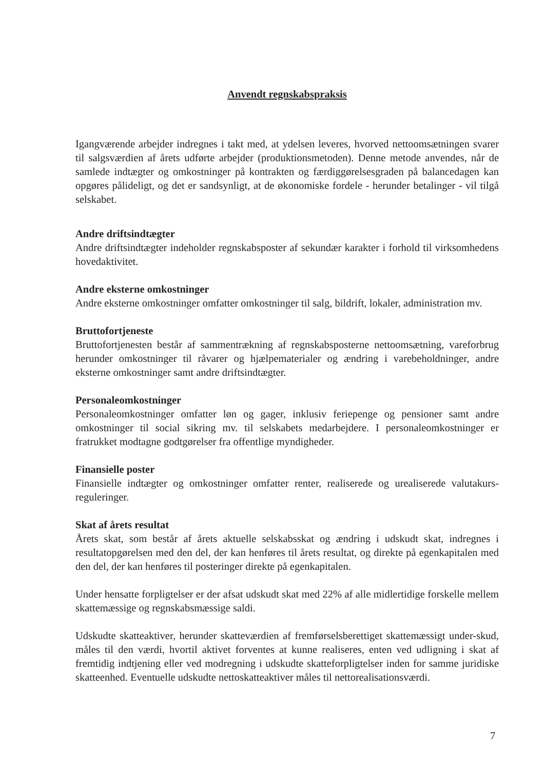Anvendt regnskabspraksis
Igangværende arbejder indregnes i takt med, at ydelsen leveres, hvorved nettoomsætningen svarer til salgsværdien af årets udførte arbejder (produktionsmetoden). Denne metode anvendes, når de samlede indtægter og omkostninger på kontrakten og færdiggørelsesgraden på balancedagen kan opgøres pålideligt, og det er sandsynligt, at de økonomiske fordele - herunder betalinger - vil tilgå selskabet.
Andre driftsindtægter
Andre driftsindtægter indeholder regnskabsposter af sekundær karakter i forhold til virksomhedens hovedaktivitet.
Andre eksterne omkostninger
Andre eksterne omkostninger omfatter omkostninger til salg, bildrift, lokaler, administration mv.
Bruttofortjeneste
Bruttofortjenesten består af sammentrækning af regnskabsposterne nettoomsætning, vareforbrug herunder omkostninger til råvarer og hjælpematerialer og ændring i varebeholdninger, andre eksterne omkostninger samt andre driftsindtægter.
Personaleomkostninger
Personaleomkostninger omfatter løn og gager, inklusiv feriepenge og pensioner samt andre omkostninger til social sikring mv. til selskabets medarbejdere. I personaleomkostninger er fratrukket modtagne godtgørelser fra offentlige myndigheder.
Finansielle poster
Finansielle indtægter og omkostninger omfatter renter, realiserede og urealiserede valutakurs-reguleringer.
Skat af årets resultat
Årets skat, som består af årets aktuelle selskabsskat og ændring i udskudt skat, indregnes i resultatopgørelsen med den del, der kan henføres til årets resultat, og direkte på egenkapitalen med den del, der kan henføres til posteringer direkte på egenkapitalen.
Under hensatte forpligtelser er der afsat udskudt skat med 22% af alle midlertidige forskelle mellem skattemæssige og regnskabsmæssige saldi.
Udskudte skatteaktiver, herunder skatteværdien af fremførselsberettiget skattemæssigt under-skud, måles til den værdi, hvortil aktivet forventes at kunne realiseres, enten ved udligning i skat af fremtidig indtjening eller ved modregning i udskudte skatteforpligtelser inden for samme juridiske skatteenhed. Eventuelle udskudte nettoskatteaktiver måles til nettorealisationsværdi.
7